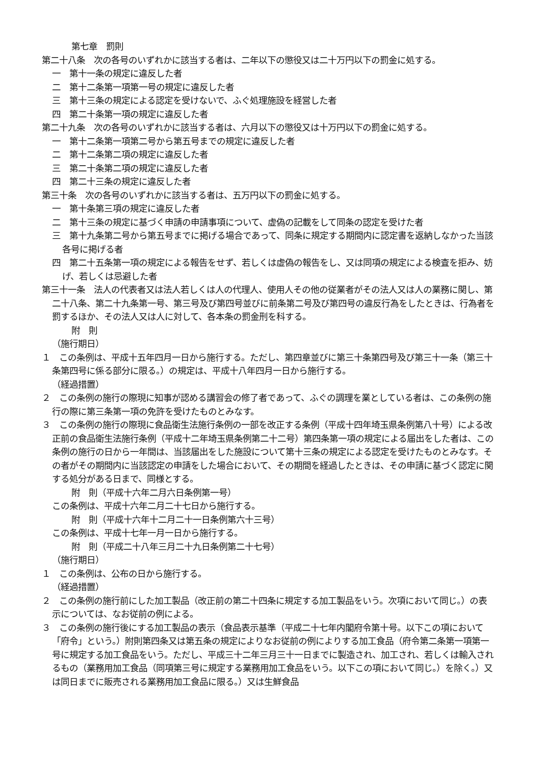第七章　罰則
第二十八条　次の各号のいずれかに該当する者は、二年以下の懲役又は二十万円以下の罰金に処する。
一　第十一条の規定に違反した者
二　第十二条第一項第一号の規定に違反した者
三　第十三条の規定による認定を受けないで、ふぐ処理施設を経営した者
四　第二十条第一項の規定に違反した者
第二十九条　次の各号のいずれかに該当する者は、六月以下の懲役又は十万円以下の罰金に処する。
一　第十二条第一項第二号から第五号までの規定に違反した者
二　第十二条第二項の規定に違反した者
三　第二十条第二項の規定に違反した者
四　第二十三条の規定に違反した者
第三十条　次の各号のいずれかに該当する者は、五万円以下の罰金に処する。
一　第十条第三項の規定に違反した者
二　第十三条の規定に基づく申請の申請事項について、虚偽の記載をして同条の認定を受けた者
三　第十九条第二号から第五号までに掲げる場合であって、同条に規定する期間内に認定書を返納しなかった当該各号に掲げる者
四　第二十五条第一項の規定による報告をせず、若しくは虚偽の報告をし、又は同項の規定による検査を拒み、妨げ、若しくは忌避した者
第三十一条　法人の代表者又は法人若しくは人の代理人、使用人その他の従業者がその法人又は人の業務に関し、第二十八条、第二十九条第一号、第三号及び第四号並びに前条第二号及び第四号の違反行為をしたときは、行為者を罰するほか、その法人又は人に対して、各本条の罰金刑を科する。
附　則
（施行期日）
１　この条例は、平成十五年四月一日から施行する。ただし、第四章並びに第三十条第四号及び第三十一条（第三十条第四号に係る部分に限る。）の規定は、平成十八年四月一日から施行する。
（経過措置）
２　この条例の施行の際現に知事が認める講習会の修了者であって、ふぐの調理を業としている者は、この条例の施行の際に第三条第一項の免許を受けたものとみなす。
３　この条例の施行の際現に食品衛生法施行条例の一部を改正する条例（平成十四年埼玉県条例第八十号）による改正前の食品衛生法施行条例（平成十二年埼玉県条例第二十二号）第四条第一項の規定による届出をした者は、この条例の施行の日から一年間は、当該届出をした施設について第十三条の規定による認定を受けたものとみなす。その者がその期間内に当該認定の申請をした場合において、その期間を経過したときは、その申請に基づく認定に関する処分がある日まで、同様とする。
附　則（平成十六年二月六日条例第一号）
この条例は、平成十六年二月二十七日から施行する。
附　則（平成十六年十二月二十一日条例第六十三号）
この条例は、平成十七年一月一日から施行する。
附　則（平成二十八年三月二十九日条例第二十七号）
（施行期日）
１　この条例は、公布の日から施行する。
（経過措置）
２　この条例の施行前にした加工製品（改正前の第二十四条に規定する加工製品をいう。次項において同じ。）の表示については、なお従前の例による。
３　この条例の施行後にする加工製品の表示（食品表示基準（平成二十七年内閣府令第十号。以下この項において「府令」という。）附則第四条又は第五条の規定によりなお従前の例によりする加工食品（府令第二条第一項第一号に規定する加工食品をいう。ただし、平成三十二年三月三十一日までに製造され、加工され、若しくは輸入されるもの（業務用加工食品（同項第三号に規定する業務用加工食品をいう。以下この項において同じ。）を除く。）又は同日までに販売される業務用加工食品に限る。）又は生鮮食品